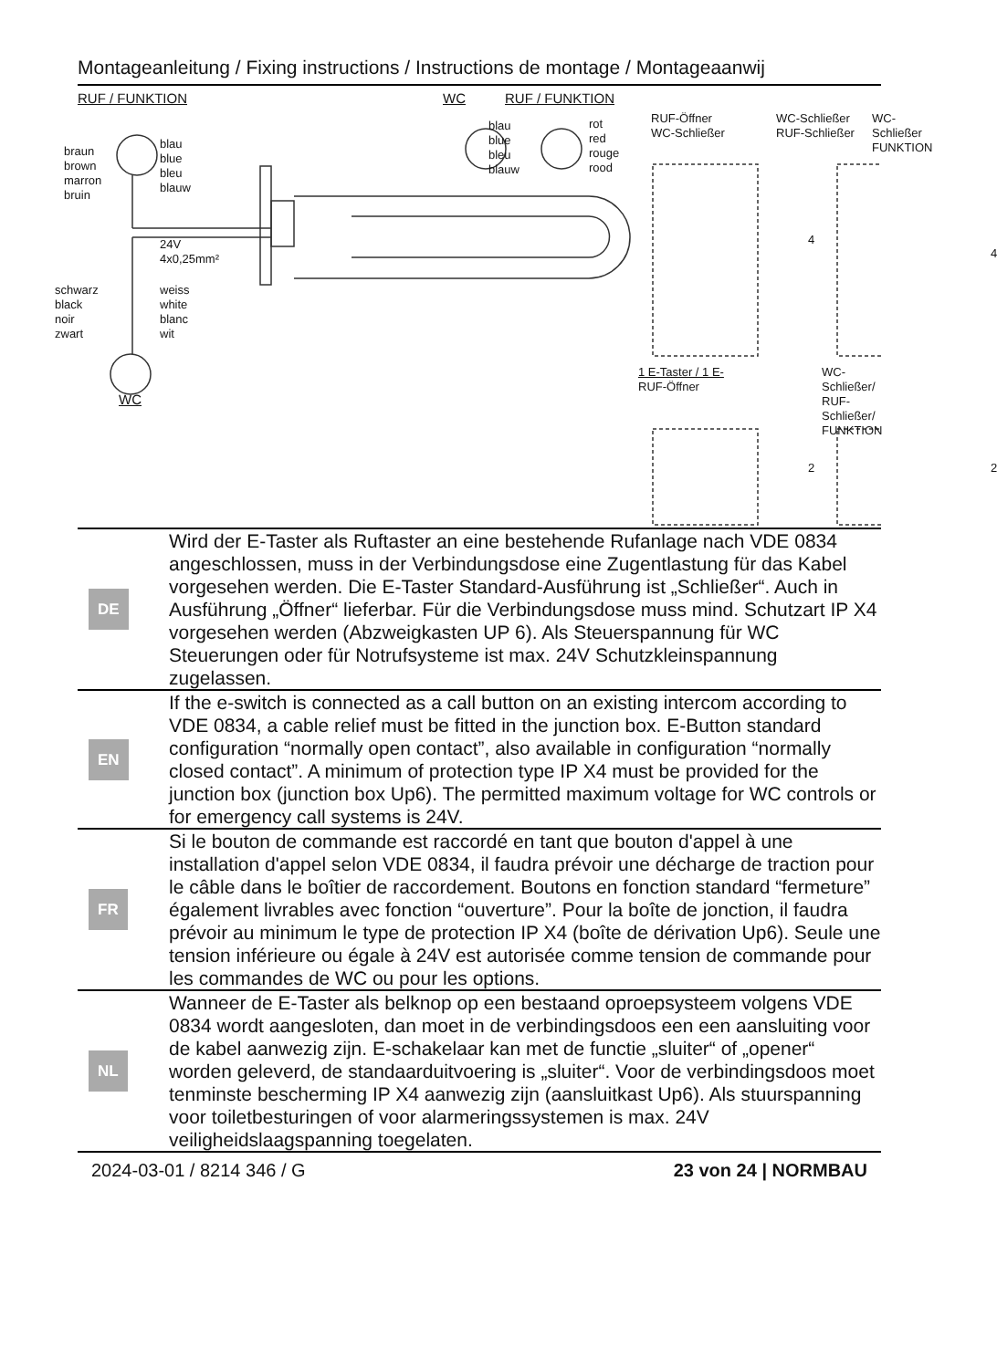Montageanleitung / Fixing instructions / Instructions de montage / Montageaanwij
RUF / FUNKTION WC RUF / FUNKTION
braun
brown
marron
bruin
blau
blue
bleu
blauw
24V
4x0,25mm²
schwarz
black
noir
zwart
weiss
white
blanc
wit
WC
blau
blue
bleu
blauw
rot
red
rouge
rood
RUF-Öffner
WC-Schließer
WC-Schließer
RUF-Schließer
WC-Schließer
FUNKTION
4
4
1 E-Taster / 1 E-
RUF-Öffner
WC-Schließer/
RUF-Schließer/
FUNKTION
2 2
| DE | Wird der E-Taster als Ruftaster an eine bestehende Rufanlage nach VDE 0834 angeschlossen, muss in der Verbindungsdose eine Zugent­lastung für das Kabel vorgesehen werden. Die E-Taster Standard-Ausführung ist „Schließer“. Auch in Ausführung „Öffner“ lieferbar. Für die Verbindungsdose muss mind. Schutzart IP X4 vorgesehen werden (Abzweigkasten UP 6). Als Steuerspannung für WC Steuerungen oder für Notrufsysteme ist max. 24V Schutzkleinspannung zugelassen. |
| EN | If the e-switch is connected as a call button on an existing intercom according to VDE 0834, a cable relief must be fitted in the junction box. E-Button standard configuration “normally open contact”, also available in configuration “normally closed contact”. A minimum of protection type IP X4 must be provided for the junction box (junction box Up6). The permitted maximum voltage for WC controls or for emergency call systems is 24V. |
| FR | Si le bouton de commande est raccordé en tant que bouton d'appel à une installation d'appel selon VDE 0834, il faudra prévoir une décharge de traction pour le câble dans le boîtier de raccordement. Boutons en fonction standard “fermeture” également livrables avec fonction “ouverture”. Pour la boîte de jonction, il faudra prévoir au minimum le type de protection IP X4 (boîte de dérivation Up6). Seule une tension inférieure ou égale à 24V est autorisée comme tension de commande pour les commandes de WC ou pour les options. |
| NL | Wanneer de E-Taster als belknop op een bestaand oproepsysteem volgens VDE 0834 wordt aangesloten, dan moet in de verbindingsdoos een een aansluiting voor de kabel aanwezig zijn. E-schakelaar kan met de functie „sluiter“ of „opener“ worden geleverd, de standaarduitvoering is „sluiter“. Voor de verbindingsdoos moet tenminste bescherming IP X4 aanwezig zijn (aansluitkast Up6). Als stuurspanning voor toiletbesturingen of voor alarmeringssystemen is max. 24V veiligheidslaagspanning toegelaten. |
2024-03-01 / 8214 346 / G 23 von 24 | NORMBAU